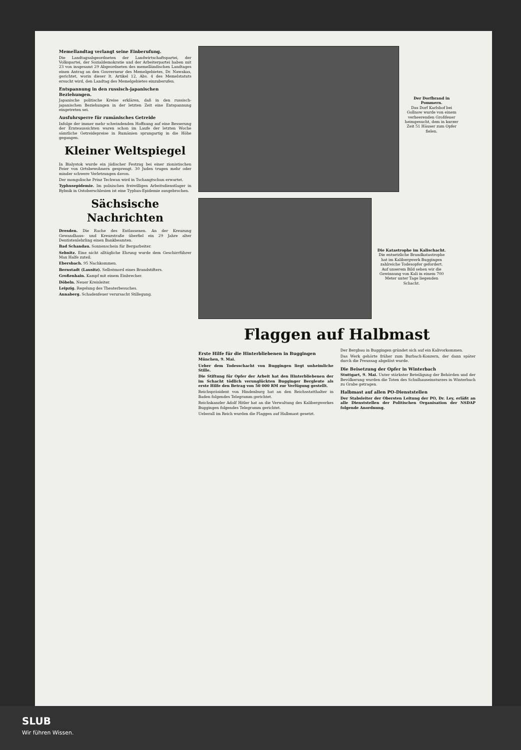Memellandtag verlangt seine Einberufung.
Die Landtagsabgeordneten der Landwirtschaftspartei, der Volkspartei, der Sozialdemokratie und der Arbeiterpartei haben mit 23 von insgesamt 29 Abgeordneten des memelländischen Landtages einen Antrag an den Gouverneur des Memelgebietes, Dr. Nawakas, gerichtet, worin dieser lt. Artikel 12, Abs. 4 des Memelstatuts ersucht wird, den Landtag des Memelgebietes einzuberufen.
Entspannung in den russisch-japanischen Beziehungen.
Japanische politische Kreise erklären, daß in den russisch-japanischen Beziehungen in der letzten Zeit eine Entspannung eingetreten sei.
Ausfuhrsperre für rumänisches Getreide
Infolge der immer mehr schwindenden Hoffnung auf eine Besserung der Ernteaussichten waren schon im Laufe der letzten Woche sämtliche Getreidepreise in Rumänien sprungartig in die Höhe gegangen.
Kleiner Weltspiegel
In Bialystok wurde ein jüdischer Festzug bei einer zionistischen Feier von Ortsbewohnern gesprengt. 30 Juden trugen mehr oder minder schwere Verletzungen davon.
Der mongolische Prinz Techwan wird in Tschangtschun erwartet.
Typhusepidemie. Im polnischen freiwilligen Arbeitsdienstlager in Rybnik in Ostoberschlesien ist eine Typhus-Epidemie ausgebrochen.
Sächsische Nachrichten
Dresden. Die Rache des Entlassenen. An der Kreuzung Gewandhaus- und Kreuzstraße überfiel ein 29 Jahre alter Dentistenlehrling einen Bankbeamten.
Bad Schandau. Sonnenschein für Bergarbeiter.
Sebnitz. Eine nicht alltägliche Ehrung wurde dem Geschirrführer Max Halfe zuteil.
Ebersbach. 95 Nachkommen.
Bernstadt (Lausitz). Selbstmord eines Brandstifters.
Großenhain. Kampf mit einem Einbrecher.
Döbeln. Neuer Kreisleiter.
Leipzig. Regelung des Theaterbesuches.
Annaberg. Schadenfeuer verursacht Stillegung.
Der Dorfbrand in Pommern.
Das Dorf Karlshof bei Gollnow wurde von einem verheerenden Großfeuer heimgesucht, dem in kurzer Zeit 51 Häuser zum Opfer fielen.
Die Katastrophe im Kalischacht.
Die entsetzliche Brandkatastrophe hat im Kalibergwerk Buggingen zahlreiche Todesopfer gefordert. Auf unserem Bild sehen wir die Gewinnung von Kali in einem 700 Meter unter Tage liegenden Schacht.
Flaggen auf Halbmast
Erste Hilfe für die Hinterbliebenen in Buggingen
München, 9. Mai.
Ueber dem Todesschacht von Buggingen liegt unheimliche Stille.
Die Stiftung für Opfer der Arbeit hat den Hinterbliebenen der im Schacht tödlich verunglückten Bugginger Bergleute als erste Hilfe den Betrag von 50 000 RM zur Verfügung gestellt.
Reichspräsident von Hindenburg hat an den Reichsstatthalter in Baden folgendes Telegramm gerichtet.
Reichskanzler Adolf Hitler hat an die Verwaltung des Kalibergwerkes Buggingen folgendes Telegramm gerichtet.
Ueberall im Reich wurden die Flaggen auf Halbmast gesetzt.
Der Bergbau in Buggingen gründet sich auf ein Kalivorkommen.
Das Werk gehörte früher zum Burbach-Konzern, der dann später durch die Preussag abgelöst wurde.
Die Beisetzung der Opfer in Winterbach
Stuttgart, 9. Mai. Unter stärkster Beteiligung der Behörden und der Bevölkerung wurden die Toten des Schulhauseinsturzes in Winterbach zu Grabe getragen.
Halbmast auf allen PO-Dienststellen
Der Stabsleiter der Obersten Leitung der PO, Dr. Ley, erläßt an alle Dienststellen der Politischen Organisation der NSDAP folgende Anordnung.
SLUB
Wir führen Wissen.